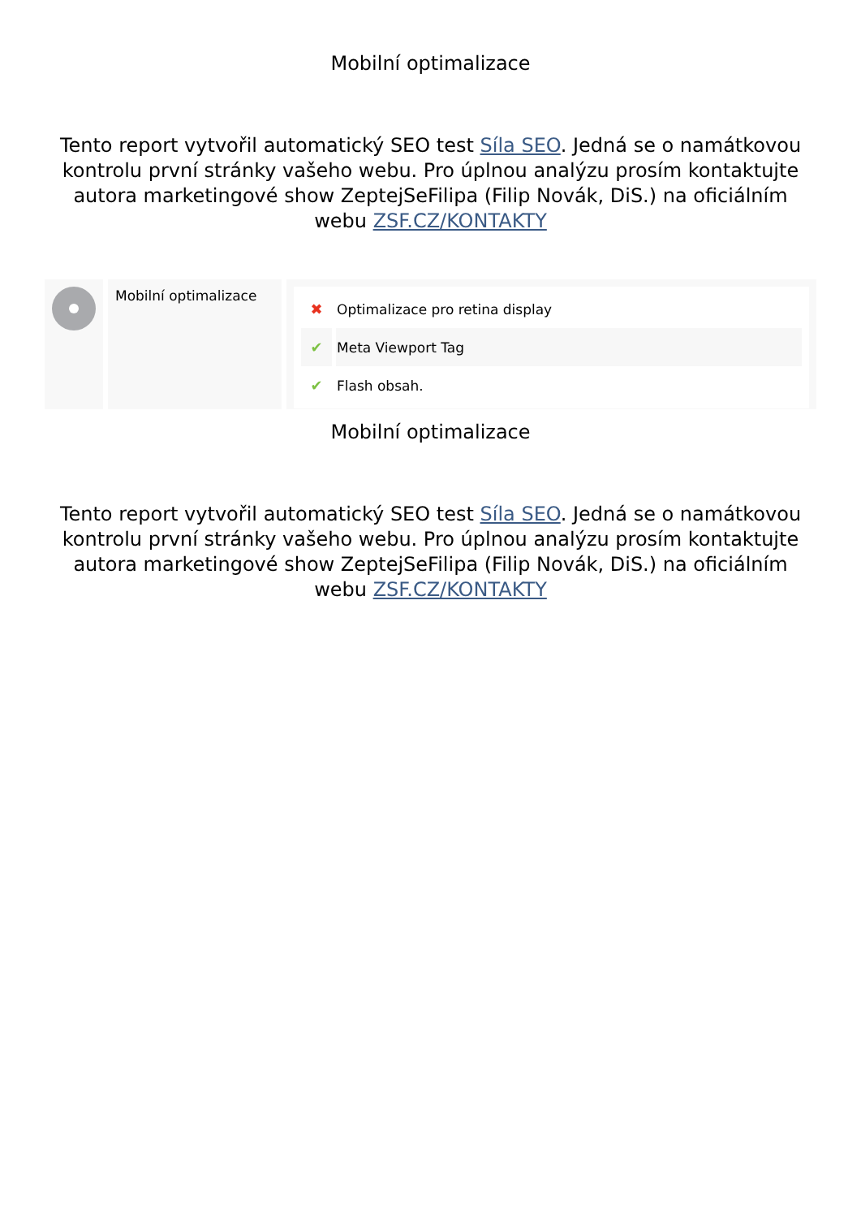Mobilní optimalizace
Tento report vytvořil automatický SEO test Síla SEO. Jedná se o namátkovou kontrolu první stránky vašeho webu. Pro úplnou analýzu prosím kontaktujte autora marketingové show ZeptejSeFilipa (Filip Novák, DiS.) na oficiálním webu ZSF.CZ/KONTAKTY
Mobilní optimalizace
| ✖ | Optimalizace pro retina display |
| ✔ | Meta Viewport Tag |
| ✔ | Flash obsah. |
Mobilní optimalizace
Tento report vytvořil automatický SEO test Síla SEO. Jedná se o namátkovou kontrolu první stránky vašeho webu. Pro úplnou analýzu prosím kontaktujte autora marketingové show ZeptejSeFilipa (Filip Novák, DiS.) na oficiálním webu ZSF.CZ/KONTAKTY